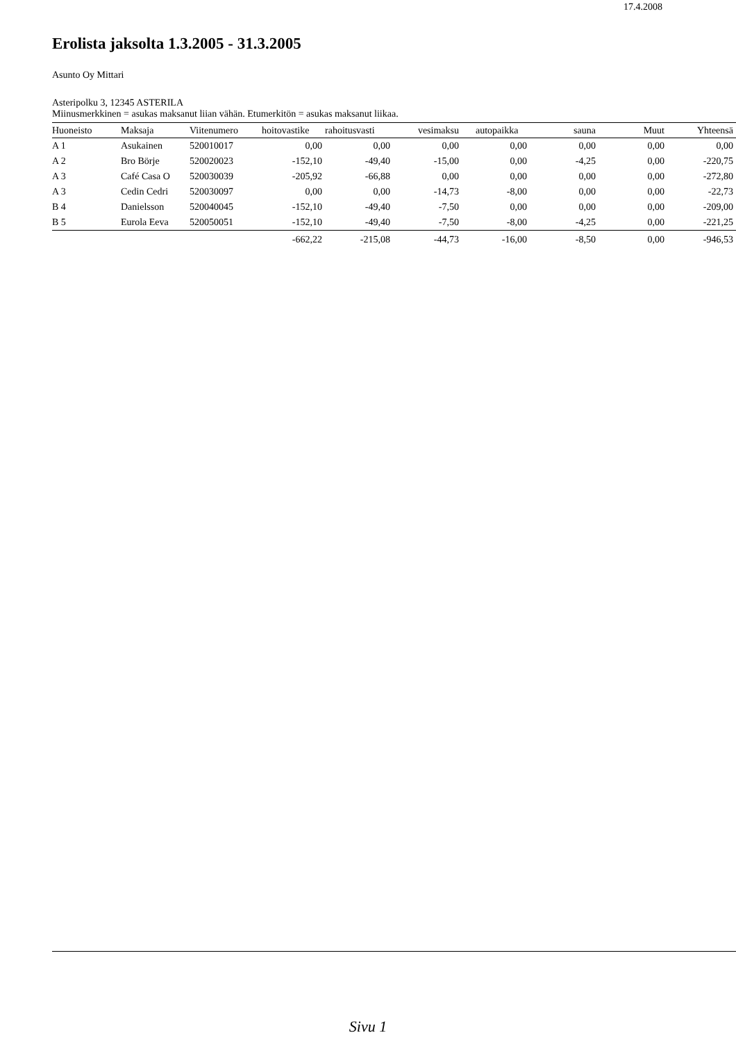17.4.2008
Erolista jaksolta 1.3.2005 - 31.3.2005
Asunto Oy Mittari
Asteripolku 3, 12345 ASTERILA
Miinusmerkkinen = asukas maksanut liian vähän. Etumerkitön = asukas maksanut liikaa.
| Huoneisto | Maksaja | Viitenumero | hoitovastike | rahoitusvasti | vesimaksu | autopaikka | sauna | Muut | Yhteensä |
| --- | --- | --- | --- | --- | --- | --- | --- | --- | --- |
| A 1 | Asukainen | 520010017 | 0,00 | 0,00 | 0,00 | 0,00 | 0,00 | 0,00 | 0,00 |
| A 2 | Bro Börje | 520020023 | -152,10 | -49,40 | -15,00 | 0,00 | -4,25 | 0,00 | -220,75 |
| A 3 | Café Casa O | 520030039 | -205,92 | -66,88 | 0,00 | 0,00 | 0,00 | 0,00 | -272,80 |
| A 3 | Cedin Cedri | 520030097 | 0,00 | 0,00 | -14,73 | -8,00 | 0,00 | 0,00 | -22,73 |
| B 4 | Danielsson | 520040045 | -152,10 | -49,40 | -7,50 | 0,00 | 0,00 | 0,00 | -209,00 |
| B 5 | Eurola Eeva | 520050051 | -152,10 | -49,40 | -7,50 | -8,00 | -4,25 | 0,00 | -221,25 |
| | | | -662,22 | -215,08 | -44,73 | -16,00 | -8,50 | 0,00 | -946,53 |
Sivu 1